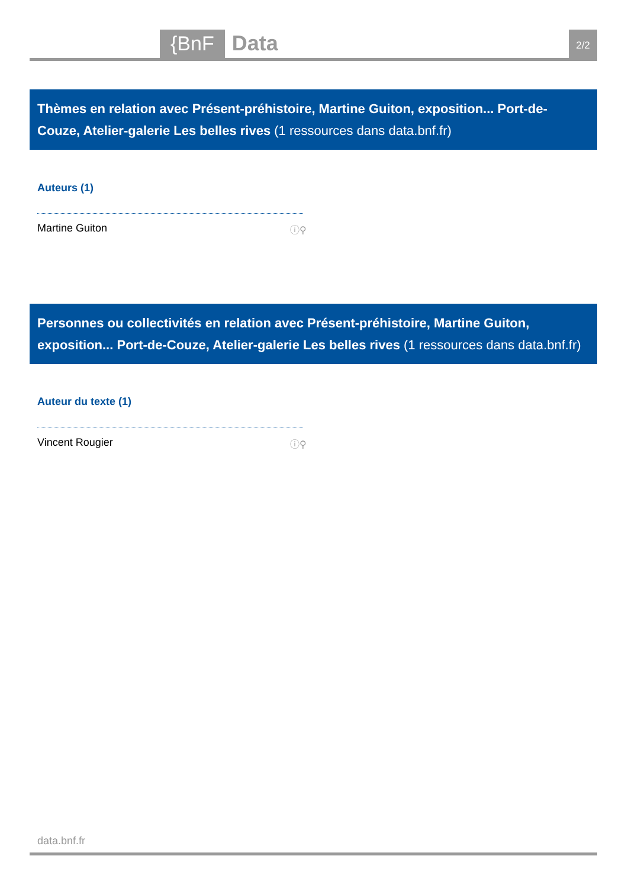{BnF
Data
2/2
Thèmes en relation avec Présent-préhistoire, Martine Guiton, exposition... Port-de-Couze, Atelier-galerie Les belles rives (1 ressources dans data.bnf.fr)
Auteurs (1)
Martine Guiton ⓘ⚲
Personnes ou collectivités en relation avec Présent-préhistoire, Martine Guiton, exposition... Port-de-Couze, Atelier-galerie Les belles rives (1 ressources dans data.bnf.fr)
Auteur du texte (1)
Vincent Rougier ⓘ⚲
data.bnf.fr